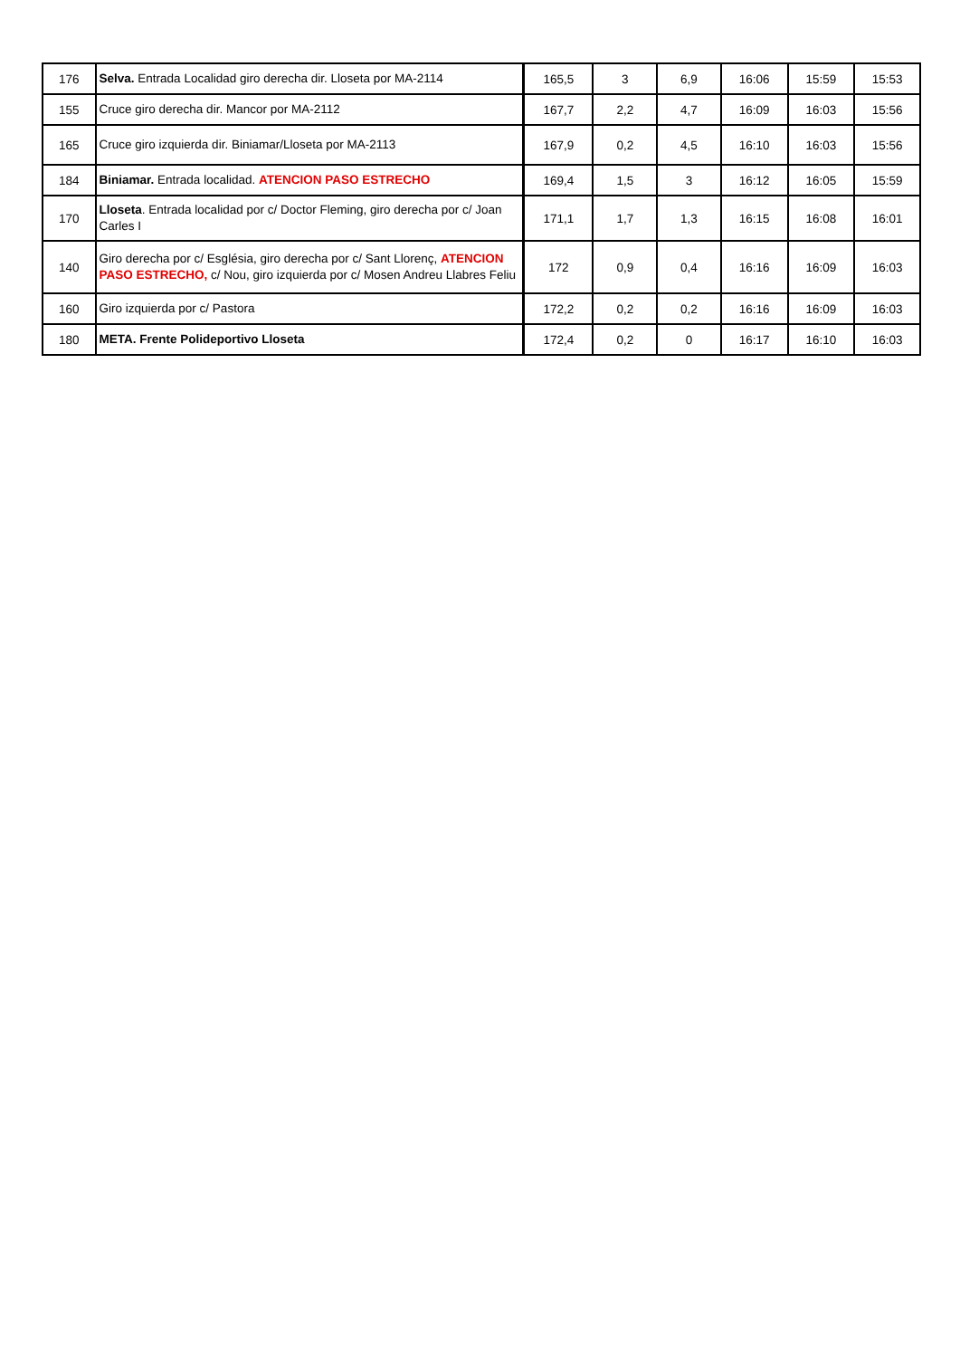| 176 | Selva. Entrada Localidad giro derecha dir. Lloseta por MA-2114 | 165,5 | 3 | 6,9 | 16:06 | 15:59 | 15:53 |
| 155 | Cruce giro derecha dir. Mancor por MA-2112 | 167,7 | 2,2 | 4,7 | 16:09 | 16:03 | 15:56 |
| 165 | Cruce giro izquierda dir. Biniamar/Lloseta por MA-2113 | 167,9 | 0,2 | 4,5 | 16:10 | 16:03 | 15:56 |
| 184 | Biniamar. Entrada localidad. ATENCION PASO ESTRECHO | 169,4 | 1,5 | 3 | 16:12 | 16:05 | 15:59 |
| 170 | Lloseta . Entrada localidad por c/ Doctor Fleming, giro derecha por c/ Joan Carles I | 171,1 | 1,7 | 1,3 | 16:15 | 16:08 | 16:01 |
| 140 | Giro derecha por c/ Església, giro derecha por c/ Sant Llorenç, ATENCION PASO ESTRECHO, c/ Nou, giro izquierda por c/ Mosen Andreu Llabres Feliu | 172 | 0,9 | 0,4 | 16:16 | 16:09 | 16:03 |
| 160 | Giro izquierda por c/ Pastora | 172,2 | 0,2 | 0,2 | 16:16 | 16:09 | 16:03 |
| 180 | META. Frente Polideportivo Lloseta | 172,4 | 0,2 | 0 | 16:17 | 16:10 | 16:03 |